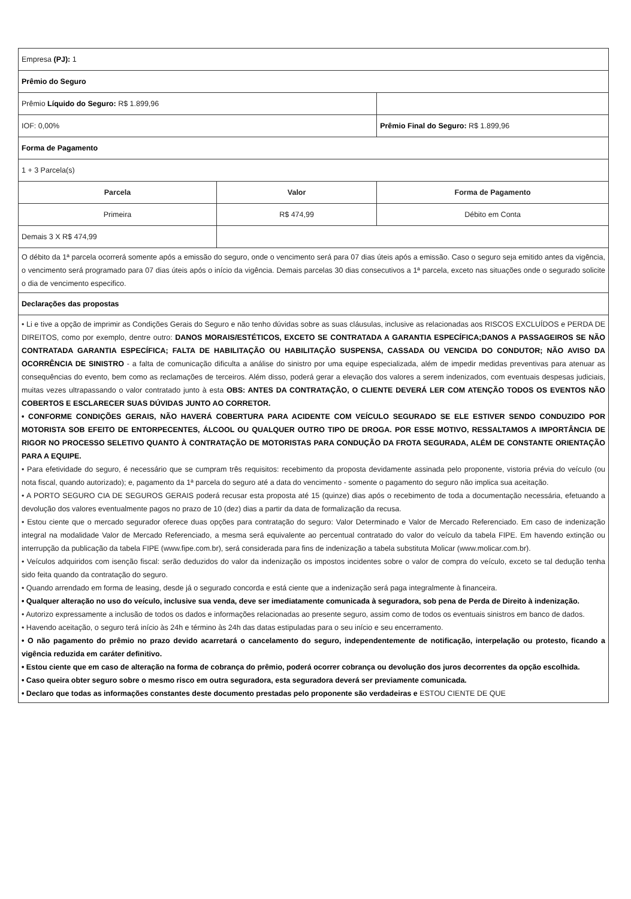| Empresa (PJ): 1 | | |
| Prêmio do Seguro | | |
| Prêmio Líquido do Seguro: R$ 1.899,96 | | |
| IOF: 0,00% | | Prêmio Final do Seguro: R$ 1.899,96 |
| Forma de Pagamento | | |
| 1 + 3 Parcela(s) | | |
| Parcela | Valor | Forma de Pagamento |
| Primeira | R$ 474,99 | Débito em Conta |
| Demais 3 X R$ 474,99 | | |
| O débito da 1ª parcela ocorrerá somente após a emissão do seguro, onde o vencimento será para 07 dias úteis após a emissão. Caso o seguro seja emitido antes da vigência, o vencimento será programado para 07 dias úteis após o início da vigência. Demais parcelas 30 dias consecutivos a 1ª parcela, exceto nas situações onde o segurado solicite o dia de vencimento especifico. | | |
| Declarações das propostas | | |
| • Li e tive a opção de imprimir as Condições Gerais do Seguro e não tenho dúvidas sobre as suas cláusulas, inclusive as relacionadas aos RISCOS EXCLUÍDOS e PERDA DE DIREITOS, como por exemplo, dentre outro: DANOS MORAIS/ESTÉTICOS, EXCETO SE CONTRATADA A GARANTIA ESPECÍFICA;DANOS A PASSAGEIROS SE NÃO CONTRATADA GARANTIA ESPECÍFICA; FALTA DE HABILITAÇÃO OU HABILITAÇÃO SUSPENSA, CASSADA OU VENCIDA DO CONDUTOR; NÃO AVISO DA OCORRÊNCIA DE SINISTRO - a falta de comunicação dificulta a análise do sinistro por uma equipe especializada, além de impedir medidas preventivas para atenuar as consequências do evento, bem como as reclamações de terceiros. Além disso, poderá gerar a elevação dos valores a serem indenizados, com eventuais despesas judiciais, muitas vezes ultrapassando o valor contratado junto à esta OBS: ANTES DA CONTRATAÇÃO, O CLIENTE DEVERÁ LER COM ATENÇÃO TODOS OS EVENTOS NÃO COBERTOS E ESCLARECER SUAS DÚVIDAS JUNTO AO CORRETOR. • CONFORME CONDIÇÕES GERAIS, NÃO HAVERÁ COBERTURA PARA ACIDENTE COM VEÍCULO SEGURADO SE ELE ESTIVER SENDO CONDUZIDO POR MOTORISTA SOB EFEITO DE ENTORPECENTES, ÁLCOOL OU QUALQUER OUTRO TIPO DE DROGA. POR ESSE MOTIVO, RESSALTAMOS A IMPORTÂNCIA DE RIGOR NO PROCESSO SELETIVO QUANTO À CONTRATAÇÃO DE MOTORISTAS PARA CONDUÇÃO DA FROTA SEGURADA, ALÉM DE CONSTANTE ORIENTAÇÃO PARA A EQUIPE. • Para efetividade do seguro, é necessário que se cumpram três requisitos: recebimento da proposta devidamente assinada pelo proponente, vistoria prévia do veículo (ou nota fiscal, quando autorizado); e, pagamento da 1ª parcela do seguro até a data do vencimento - somente o pagamento do seguro não implica sua aceitação. • A PORTO SEGURO CIA DE SEGUROS GERAIS poderá recusar esta proposta até 15 (quinze) dias após o recebimento de toda a documentação necessária, efetuando a devolução dos valores eventualmente pagos no prazo de 10 (dez) dias a partir da data de formalização da recusa. • Estou ciente que o mercado segurador oferece duas opções para contratação do seguro: Valor Determinado e Valor de Mercado Referenciado. Em caso de indenização integral na modalidade Valor de Mercado Referenciado, a mesma será equivalente ao percentual contratado do valor do veículo da tabela FIPE. Em havendo extinção ou interrupção da publicação da tabela FIPE (www.fipe.com.br), será considerada para fins de indenização a tabela substituta Molicar (www.molicar.com.br). • Veículos adquiridos com isenção fiscal: serão deduzidos do valor da indenização os impostos incidentes sobre o valor de compra do veículo, exceto se tal dedução tenha sido feita quando da contratação do seguro. • Quando arrendado em forma de leasing, desde já o segurado concorda e está ciente que a indenização será paga integralmente à financeira. • Qualquer alteração no uso do veículo, inclusive sua venda, deve ser imediatamente comunicada à seguradora, sob pena de Perda de Direito à indenização. • Autorizo expressamente a inclusão de todos os dados e informações relacionadas ao presente seguro, assim como de todos os eventuais sinistros em banco de dados. • Havendo aceitação, o seguro terá início às 24h e término às 24h das datas estipuladas para o seu início e seu encerramento. • O não pagamento do prêmio no prazo devido acarretará o cancelamento do seguro, independentemente de notificação, interpelação ou protesto, ficando a vigência reduzida em caráter definitivo. • Estou ciente que em caso de alteração na forma de cobrança do prêmio, poderá ocorrer cobrança ou devolução dos juros decorrentes da opção escolhida. • Caso queira obter seguro sobre o mesmo risco em outra seguradora, esta seguradora deverá ser previamente comunicada. • Declaro que todas as informações constantes deste documento prestadas pelo proponente são verdadeiras e ESTOU CIENTE DE QUE | | |